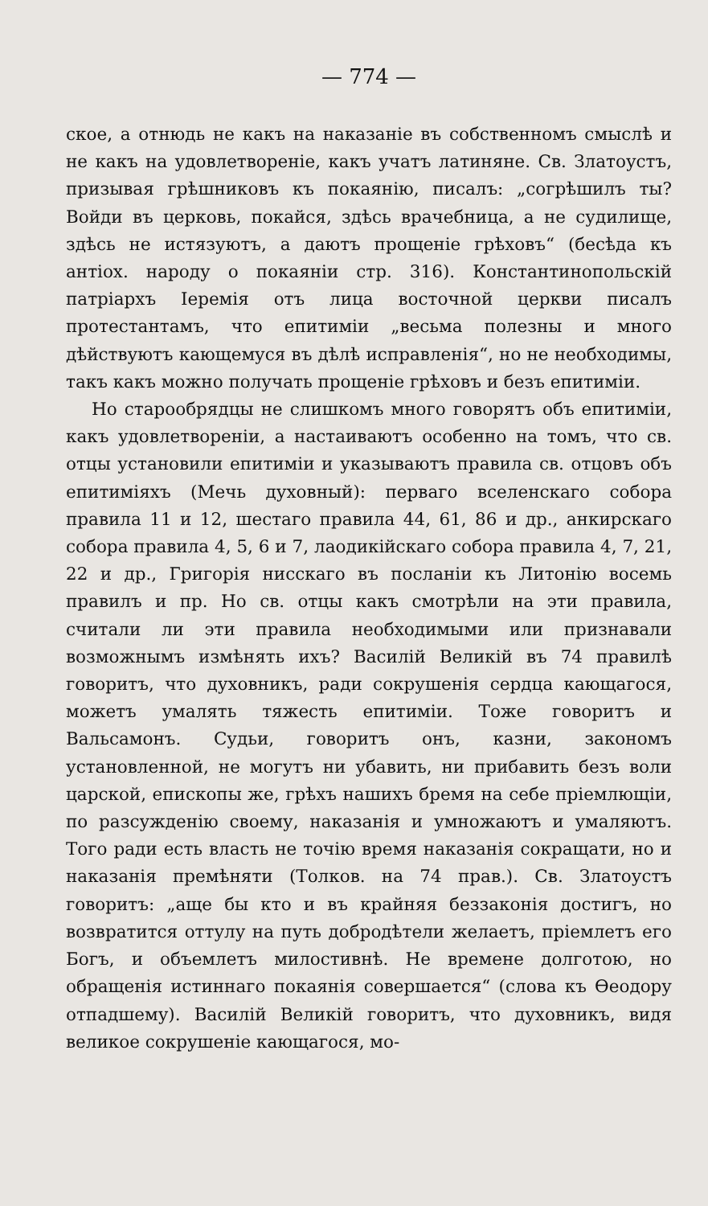— 774 —
ское, а отнюдь не какъ на наказаніе въ собственномъ смыслѣ и не какъ на удовлетвореніе, какъ учатъ латиняне. Св. Златоустъ, призывая грѣшниковъ къ покаянію, писалъ: „согрѣшилъ ты? Войди въ церковь, покайся, здѣсь врачебница, а не судилище, здѣсь не истязуютъ, а даютъ прощеніе грѣховъ“ (бесѣда къ антіох. народу о покаяніи стр. 316). Константинопольскій патріархъ Іеремія отъ лица восточной церкви писалъ протестантамъ, что епитиміи „весьма полезны и много дѣйствуютъ кающемуся въ дѣлѣ исправленія“, но не необходимы, такъ какъ можно получать прощеніе грѣховъ и безъ епитиміи.
Но старообрядцы не слишкомъ много говорятъ объ епитиміи, какъ удовлетвореніи, а настаиваютъ особенно на томъ, что св. отцы установили епитиміи и указываютъ правила св. отцовъ объ епитиміяхъ (Мечь духовный): перваго вселенскаго собора правила 11 и 12, шестаго правила 44, 61, 86 и др., анкирскаго собора правила 4, 5, 6 и 7, лаодикійскаго собора правила 4, 7, 21, 22 и др., Григорія нисскаго въ посланіи къ Литонію восемь правилъ и пр. Но св. отцы какъ смотрѣли на эти правила, считали ли эти правила необходимыми или признавали возможнымъ измѣнять ихъ? Василій Великій въ 74 правилѣ говоритъ, что духовникъ, ради сокрушенія сердца кающагося, можетъ умалять тяжесть епитиміи. Тоже говоритъ и Вальсамонъ. Судьи, говоритъ онъ, казни, закономъ установленной, не могутъ ни убавить, ни прибавить безъ воли царской, епископы же, грѣхъ нашихъ бремя на себе пріемлющіи, по разсужденію своему, наказанія и умножаютъ и умаляютъ. Того ради есть власть не точію время наказанія сокращати, но и наказанія премѣняти (Толков. на 74 прав.). Св. Златоустъ говоритъ: „аще бы кто и въ крайняя беззаконія достигъ, но возвратится оттулу на путь добродѣтели желаетъ, пріемлетъ его Богъ, и объемлетъ милостивнѣ. Не времене долготою, но обращенія истиннаго покаянія совершается“ (слова къ Ѳеодору отпадшему). Василій Великій говоритъ, что духовникъ, видя великое сокрушеніе кающагося, мо-